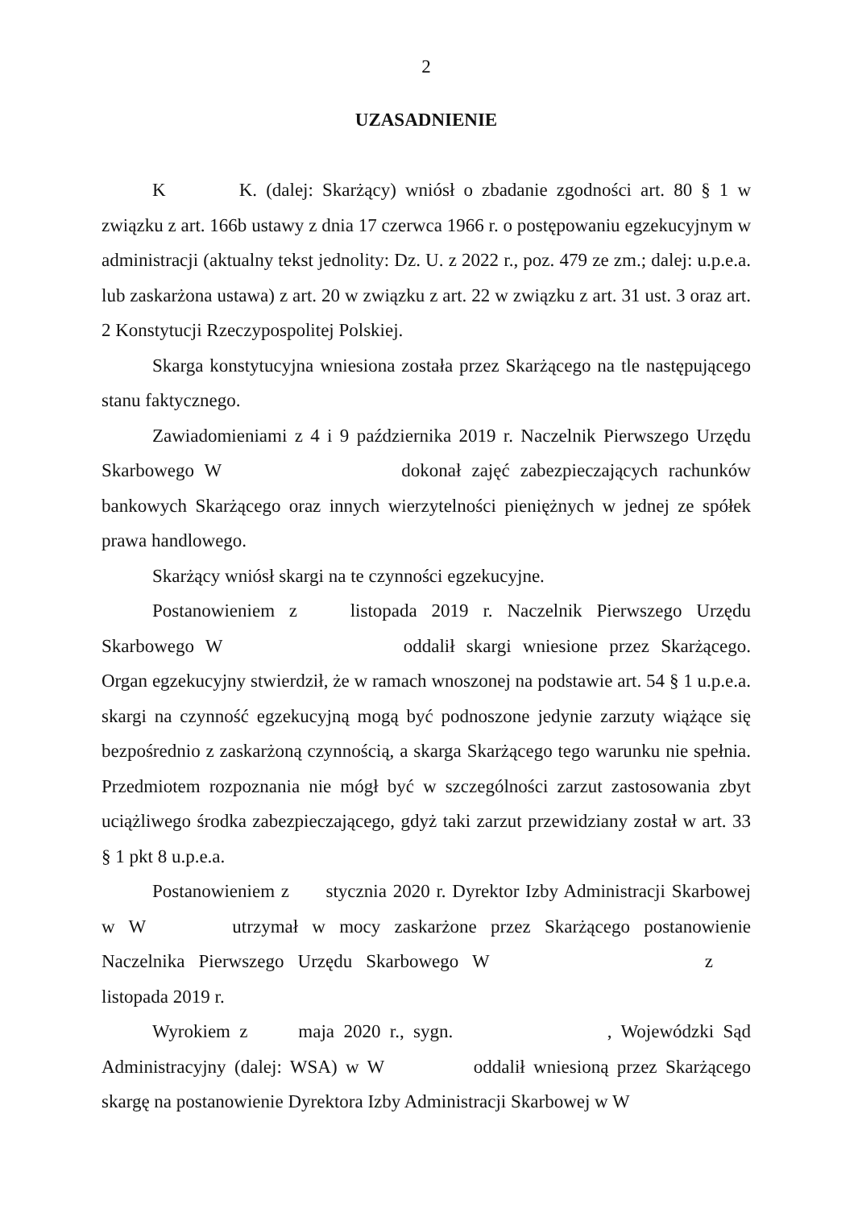2
UZASADNIENIE
K K. (dalej: Skarżący) wniósł o zbadanie zgodności art. 80 § 1 w związku z art. 166b ustawy z dnia 17 czerwca 1966 r. o postępowaniu egzekucyjnym w administracji (aktualny tekst jednolity: Dz. U. z 2022 r., poz. 479 ze zm.; dalej: u.p.e.a. lub zaskarżona ustawa) z art. 20 w związku z art. 22 w związku z art. 31 ust. 3 oraz art. 2 Konstytucji Rzeczypospolitej Polskiej.
Skarga konstytucyjna wniesiona została przez Skarżącego na tle następującego stanu faktycznego.
Zawiadomieniami z 4 i 9 października 2019 r. Naczelnik Pierwszego Urzędu Skarbowego W dokonał zajęć zabezpieczających rachunków bankowych Skarżącego oraz innych wierzytelności pieniężnych w jednej ze spółek prawa handlowego.
Skarżący wniósł skargi na te czynności egzekucyjne.
Postanowieniem z listopada 2019 r. Naczelnik Pierwszego Urzędu Skarbowego W oddalił skargi wniesione przez Skarżącego. Organ egzekucyjny stwierdził, że w ramach wnoszonej na podstawie art. 54 § 1 u.p.e.a. skargi na czynność egzekucyjną mogą być podnoszone jedynie zarzuty wiążące się bezpośrednio z zaskarżoną czynnością, a skarga Skarżącego tego warunku nie spełnia. Przedmiotem rozpoznania nie mógł być w szczególności zarzut zastosowania zbyt uciążliwego środka zabezpieczającego, gdyż taki zarzut przewidziany został w art. 33 § 1 pkt 8 u.p.e.a.
Postanowieniem z stycznia 2020 r. Dyrektor Izby Administracji Skarbowej w W utrzymał w mocy zaskarżone przez Skarżącego postanowienie Naczelnika Pierwszego Urzędu Skarbowego W z listopada 2019 r.
Wyrokiem z maja 2020 r., sygn. , Wojewódzki Sąd Administracyjny (dalej: WSA) w W oddalił wniesioną przez Skarżącego skargę na postanowienie Dyrektora Izby Administracji Skarbowej w W